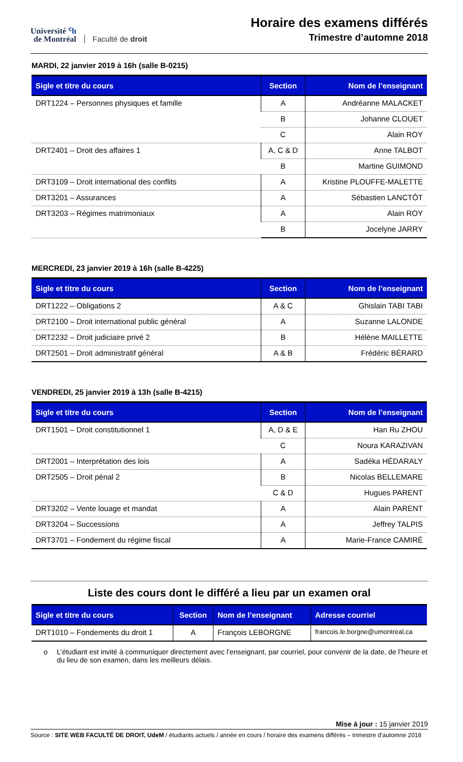Université ᑦh
de Montréal
Faculté de droit
Horaire des examens différés
Trimestre d’automne 2018
MARDI, 22 janvier 2019 à 16h (salle B-0215)
| Sigle et titre du cours | Section | Nom de l’enseignant |
| --- | --- | --- |
| DRT1224 – Personnes physiques et famille | A | Andréanne MALACKET |
| | B | Johanne CLOUET |
| | C | Alain ROY |
| DRT2401 – Droit des affaires 1 | A, C & D | Anne TALBOT |
| | B | Martine GUIMOND |
| DRT3109 – Droit international des conflits | A | Kristine PLOUFFE-MALETTE |
| DRT3201 – Assurances | A | Sébastien LANCTÔT |
| DRT3203 – Régimes matrimoniaux | A | Alain ROY |
| | B | Jocelyne JARRY |
MERCREDI, 23 janvier 2019 à 16h (salle B-4225)
| Sigle et titre du cours | Section | Nom de l’enseignant |
| --- | --- | --- |
| DRT1222 – Obligations 2 | A & C | Ghislain TABI TABI |
| DRT2100 – Droit international public général | A | Suzanne LALONDE |
| DRT2232 – Droit judiciaire privé 2 | B | Hélène MAILLETTE |
| DRT2501 – Droit administratif général | A & B | Frédéric BÉRARD |
VENDREDI, 25 janvier 2019 à 13h (salle B-4215)
| Sigle et titre du cours | Section | Nom de l’enseignant |
| --- | --- | --- |
| DRT1501 – Droit constitutionnel 1 | A, D & E | Han Ru ZHOU |
| | C | Noura KARAZIVAN |
| DRT2001 – Interprétation des lois | A | Sadéka HÉDARALY |
| DRT2505 – Droit pénal 2 | B | Nicolas BELLEMARE |
| | C & D | Hugues PARENT |
| DRT3202 – Vente louage et mandat | A | Alain PARENT |
| DRT3204 – Successions | A | Jeffrey TALPIS |
| DRT3701 – Fondement du régime fiscal | A | Marie-France CAMIRÉ |
Liste des cours dont le différé a lieu par un examen oral
| Sigle et titre du cours | Section | Nom de l’enseignant | Adresse courriel |
| --- | --- | --- | --- |
| DRT1010 – Fondements du droit 1 | A | François LEBORGNE | francois.le.borgne@umontreal.ca |
o L’étudiant est invité à communiquer directement avec l’enseignant, par courriel, pour convenir de la date, de l’heure et du lieu de son examen, dans les meilleurs délais.
Mise à jour : 15 janvier 2019
Source : SITE WEB FACULTÉ DE DROIT, UdeM / étudiants actuels / année en cours / horaire des examens différés – trimestre d’automne 2018